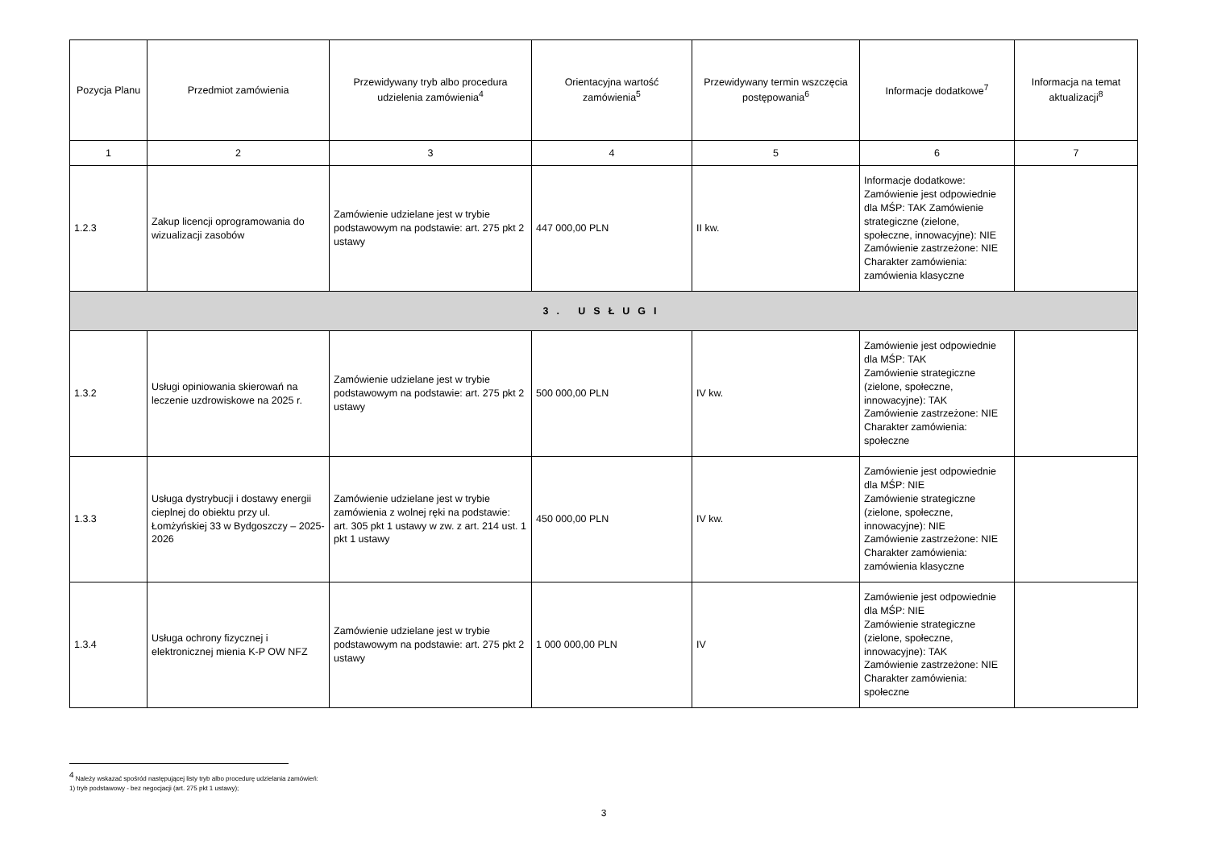| Pozycja Planu | Przedmiot zamówienia | Przewidywany tryb albo procedura udzielenia zamówienia<sup>4</sup> | Orientacyjna wartość zamówienia<sup>5</sup> | Przewidywany termin wszczęcia postępowania<sup>6</sup> | Informacje dodatkowe<sup>7</sup> | Informacja na temat aktualizacji<sup>8</sup> |
| --- | --- | --- | --- | --- | --- | --- |
| 1 | 2 | 3 | 4 | 5 | 6 | 7 |
| 1.2.3 | Zakup licencji oprogramowania do wizualizacji zasobów | Zamówienie udzielane jest w trybie podstawowym na podstawie: art. 275 pkt 2 ustawy | 447 000,00 PLN | II kw. | Informacje dodatkowe: Zamówienie jest odpowiednie dla MŚP: TAK Zamówienie strategiczne (zielone, społeczne, innowacyjne): NIE Zamówienie zastrzeżone: NIE Charakter zamówienia: zamówienia klasyczne | |
| 3. USŁUGI | | | | | | |
| 1.3.2 | Usługi opiniowania skierowań na leczenie uzdrowiskowe na 2025 r. | Zamówienie udzielane jest w trybie podstawowym na podstawie: art. 275 pkt 2 ustawy | 500 000,00 PLN | IV kw. | Zamówienie jest odpowiednie dla MŚP: TAK Zamówienie strategiczne (zielone, społeczne, innowacyjne): TAK Zamówienie zastrzeżone: NIE Charakter zamówienia: społeczne | |
| 1.3.3 | Usługa dystrybucji i dostawy energii cieplnej do obiektu przy ul. Łomżyńskiej 33 w Bydgoszczy – 2025-2026 | Zamówienie udzielane jest w trybie zamówienia z wolnej ręki na podstawie: art. 305 pkt 1 ustawy w zw. z art. 214 ust. 1 pkt 1 ustawy | 450 000,00 PLN | IV kw. | Zamówienie jest odpowiednie dla MŚP: NIE Zamówienie strategiczne (zielone, społeczne, innowacyjne): NIE Zamówienie zastrzeżone: NIE Charakter zamówienia: zamówienia klasyczne | |
| 1.3.4 | Usługa ochrony fizycznej i elektronicznej mienia K-P OW NFZ | Zamówienie udzielane jest w trybie podstawowym na podstawie: art. 275 pkt 2 ustawy | 1 000 000,00 PLN | IV | Zamówienie jest odpowiednie dla MŚP: NIE Zamówienie strategiczne (zielone, społeczne, innowacyjne): TAK Zamówienie zastrzeżone: NIE Charakter zamówienia: społeczne | |
<sup>4</sup> Należy wskazać spośród następującej listy tryb albo procedurę udzielania zamówień:
1) tryb podstawowy - bez negocjacji (art. 275 pkt 1 ustawy);
3